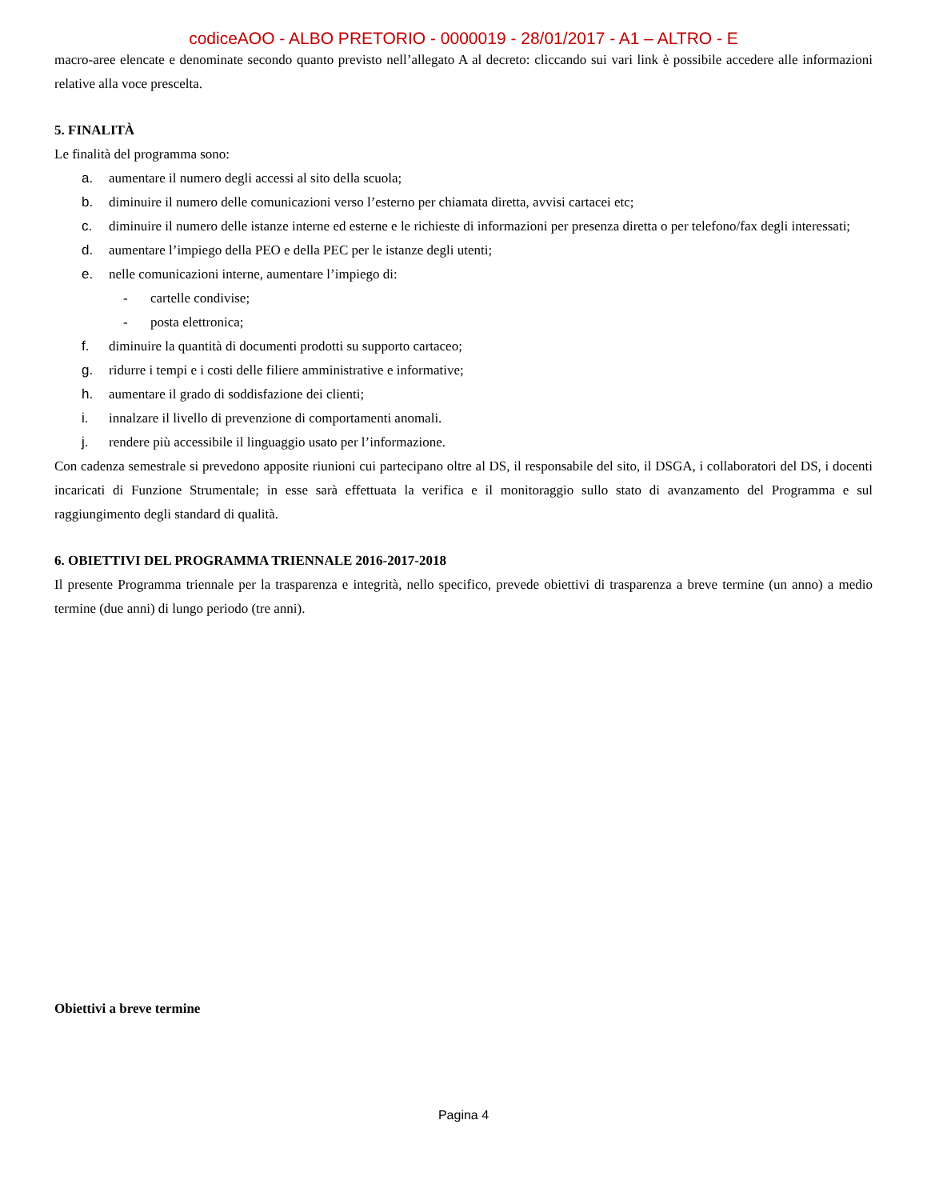codiceAOO - ALBO PRETORIO - 0000019 - 28/01/2017 - A1 – ALTRO - E
macro-aree elencate e denominate secondo quanto previsto nell’allegato A al decreto: cliccando sui vari link è possibile accedere alle informazioni relative alla voce prescelta.
5. FINALITÀ
Le finalità del programma sono:
a. aumentare il numero degli accessi al sito della scuola;
b. diminuire il numero delle comunicazioni verso l’esterno per chiamata diretta, avvisi cartacei etc;
c. diminuire il numero delle istanze interne ed esterne e le richieste di informazioni per presenza diretta o per telefono/fax degli interessati;
d. aumentare l’impiego della PEO e della PEC per le istanze degli utenti;
e. nelle comunicazioni interne, aumentare l’impiego di:
- cartelle condivise;
- posta elettronica;
f. diminuire la quantità di documenti prodotti su supporto cartaceo;
g. ridurre i tempi e i costi delle filiere amministrative e informative;
h. aumentare il grado di soddisfazione dei clienti;
i. innalzare il livello di prevenzione di comportamenti anomali.
j. rendere più accessibile il linguaggio usato per l’informazione.
Con cadenza semestrale si prevedono apposite riunioni cui partecipano oltre al DS, il responsabile del sito, il DSGA, i collaboratori del DS, i docenti incaricati di Funzione Strumentale; in esse sarà effettuata la verifica e il monitoraggio sullo stato di avanzamento del Programma e sul raggiungimento degli standard di qualità.
6. OBIETTIVI DEL PROGRAMMA TRIENNALE 2016-2017-2018
Il presente Programma triennale per la trasparenza e integrità, nello specifico, prevede obiettivi di trasparenza a breve termine (un anno) a medio termine (due anni) di lungo periodo (tre anni).
Obiettivi a breve termine
Pagina 4